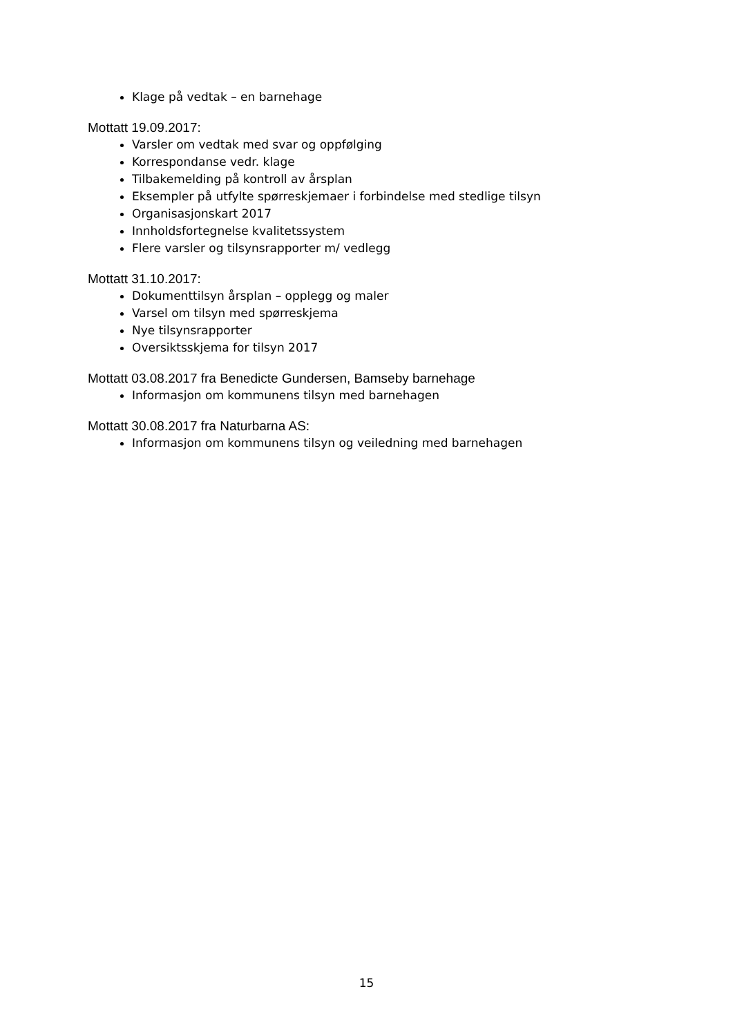Klage på vedtak – en barnehage
Mottatt 19.09.2017:
Varsler om vedtak med svar og oppfølging
Korrespondanse vedr. klage
Tilbakemelding på kontroll av årsplan
Eksempler på utfylte spørreskjemaer i forbindelse med stedlige tilsyn
Organisasjonskart 2017
Innholdsfortegnelse kvalitetssystem
Flere varsler og tilsynsrapporter m/ vedlegg
Mottatt 31.10.2017:
Dokumenttilsyn årsplan – opplegg og maler
Varsel om tilsyn med spørreskjema
Nye tilsynsrapporter
Oversiktsskjema for tilsyn 2017
Mottatt 03.08.2017 fra Benedicte Gundersen, Bamseby barnehage
Informasjon om kommunens tilsyn med barnehagen
Mottatt 30.08.2017 fra Naturbarna AS:
Informasjon om kommunens tilsyn og veiledning med barnehagen
15